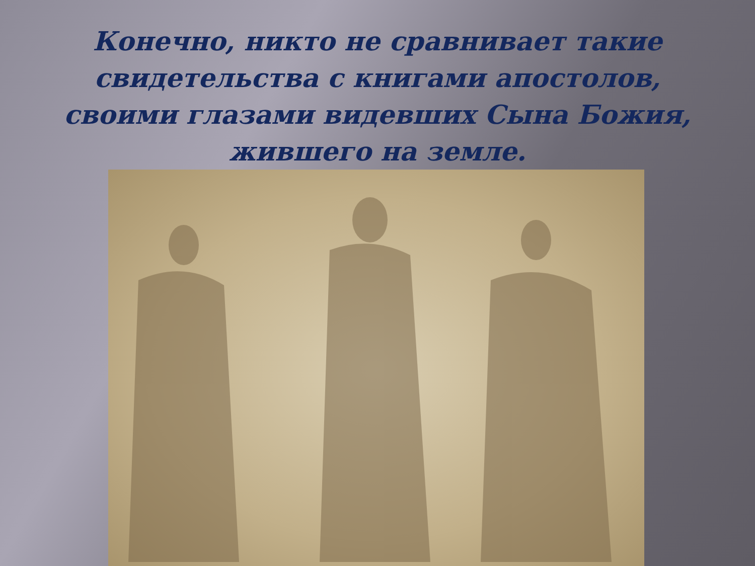Конечно, никто не сравнивает такие свидетельства с книгами апостолов, своими глазами видевших Сына Божия, жившего на земле.